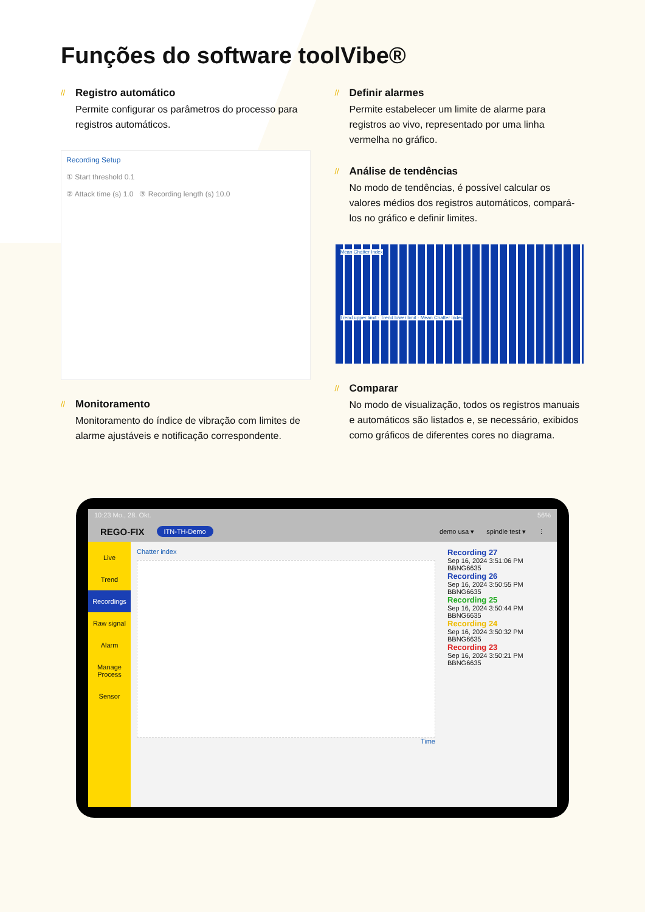Funções do software toolVibe®
//
Registro automático
Permite configurar os parâmetros do processo para registros automáticos.
Recording Setup
① Start threshold 0.1
② Attack time (s) 1.0 ③ Recording length (s) 10.0
//
Monitoramento
Monitoramento do índice de vibração com limites de alarme ajustáveis e notificação correspondente.
//
Definir alarmes
Permite estabelecer um limite de alarme para registros ao vivo, representado por uma linha vermelha no gráfico.
//
Análise de tendências
No modo de tendências, é possível calcular os valores médios dos registros automáticos, compará-los no gráfico e definir limites.
Mean Chatter Index
Trend upper limit · Trend lower limit · Mean Chatter Index
//
Comparar
No modo de visualização, todos os registros manuais e automáticos são listados e, se necessário, exibidos como gráficos de diferentes cores no diagrama.
10:23 Mo., 28. Okt. 56%
REGO-FIX ITN-TH-Demo demo usa ▾ spindle test ▾ ⋮
Live
Trend
Recordings
Raw signal
Alarm
Manage Process
Sensor
Chatter index
Time
Recording 27
Sep 16, 2024 3:51:06 PM BBNG6635
Recording 26
Sep 16, 2024 3:50:55 PM BBNG6635
Recording 25
Sep 16, 2024 3:50:44 PM BBNG6635
Recording 24
Sep 16, 2024 3:50:32 PM BBNG6635
Recording 23
Sep 16, 2024 3:50:21 PM BBNG6635